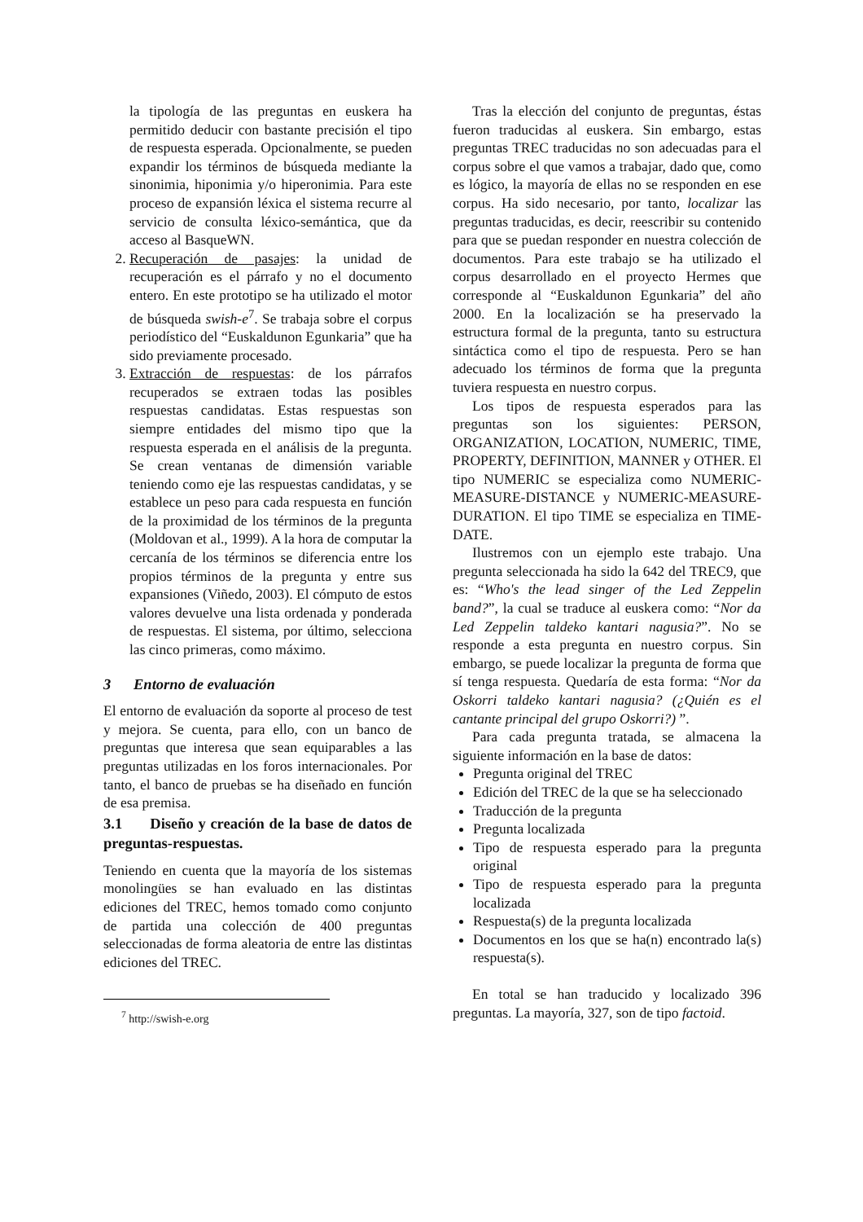la tipología de las preguntas en euskera ha permitido deducir con bastante precisión el tipo de respuesta esperada. Opcionalmente, se pueden expandir los términos de búsqueda mediante la sinonimia, hiponimia y/o hiperonimia. Para este proceso de expansión léxica el sistema recurre al servicio de consulta léxico-semántica, que da acceso al BasqueWN.
2. Recuperación de pasajes: la unidad de recuperación es el párrafo y no el documento entero. En este prototipo se ha utilizado el motor de búsqueda swish-e<sup>7</sup>. Se trabaja sobre el corpus periodístico del “Euskaldunon Egunkaria” que ha sido previamente procesado.
3. Extracción de respuestas: de los párrafos recuperados se extraen todas las posibles respuestas candidatas. Estas respuestas son siempre entidades del mismo tipo que la respuesta esperada en el análisis de la pregunta. Se crean ventanas de dimensión variable teniendo como eje las respuestas candidatas, y se establece un peso para cada respuesta en función de la proximidad de los términos de la pregunta (Moldovan et al., 1999). A la hora de computar la cercanía de los términos se diferencia entre los propios términos de la pregunta y entre sus expansiones (Viñedo, 2003). El cómputo de estos valores devuelve una lista ordenada y ponderada de respuestas. El sistema, por último, selecciona las cinco primeras, como máximo.
3 Entorno de evaluación
El entorno de evaluación da soporte al proceso de test y mejora. Se cuenta, para ello, con un banco de preguntas que interesa que sean equiparables a las preguntas utilizadas en los foros internacionales. Por tanto, el banco de pruebas se ha diseñado en función de esa premisa.
3.1 Diseño y creación de la base de datos de preguntas-respuestas.
Teniendo en cuenta que la mayoría de los sistemas monolingües se han evaluado en las distintas ediciones del TREC, hemos tomado como conjunto de partida una colección de 400 preguntas seleccionadas de forma aleatoria de entre las distintas ediciones del TREC.
<sup>7</sup> http://swish-e.org
Tras la elección del conjunto de preguntas, éstas fueron traducidas al euskera. Sin embargo, estas preguntas TREC traducidas no son adecuadas para el corpus sobre el que vamos a trabajar, dado que, como es lógico, la mayoría de ellas no se responden en ese corpus. Ha sido necesario, por tanto, localizar las preguntas traducidas, es decir, reescribir su contenido para que se puedan responder en nuestra colección de documentos. Para este trabajo se ha utilizado el corpus desarrollado en el proyecto Hermes que corresponde al “Euskaldunon Egunkaria” del año 2000. En la localización se ha preservado la estructura formal de la pregunta, tanto su estructura sintáctica como el tipo de respuesta. Pero se han adecuado los términos de forma que la pregunta tuviera respuesta en nuestro corpus.
Los tipos de respuesta esperados para las preguntas son los siguientes: PERSON, ORGANIZATION, LOCATION, NUMERIC, TIME, PROPERTY, DEFINITION, MANNER y OTHER. El tipo NUMERIC se especializa como NUMERIC-MEASURE-DISTANCE y NUMERIC-MEASURE-DURATION. El tipo TIME se especializa en TIME-DATE.
Ilustremos con un ejemplo este trabajo. Una pregunta seleccionada ha sido la 642 del TREC9, que es: “Who's the lead singer of the Led Zeppelin band?”, la cual se traduce al euskera como: “Nor da Led Zeppelin taldeko kantari nagusia?”. No se responde a esta pregunta en nuestro corpus. Sin embargo, se puede localizar la pregunta de forma que sí tenga respuesta. Quedaría de esta forma: “Nor da Oskorri taldeko kantari nagusia? (¿Quién es el cantante principal del grupo Oskorri?) ”.
Para cada pregunta tratada, se almacena la siguiente información en la base de datos:
Pregunta original del TREC
Edición del TREC de la que se ha seleccionado
Traducción de la pregunta
Pregunta localizada
Tipo de respuesta esperado para la pregunta original
Tipo de respuesta esperado para la pregunta localizada
Respuesta(s) de la pregunta localizada
Documentos en los que se ha(n) encontrado la(s) respuesta(s).
En total se han traducido y localizado 396 preguntas. La mayoría, 327, son de tipo factoid.